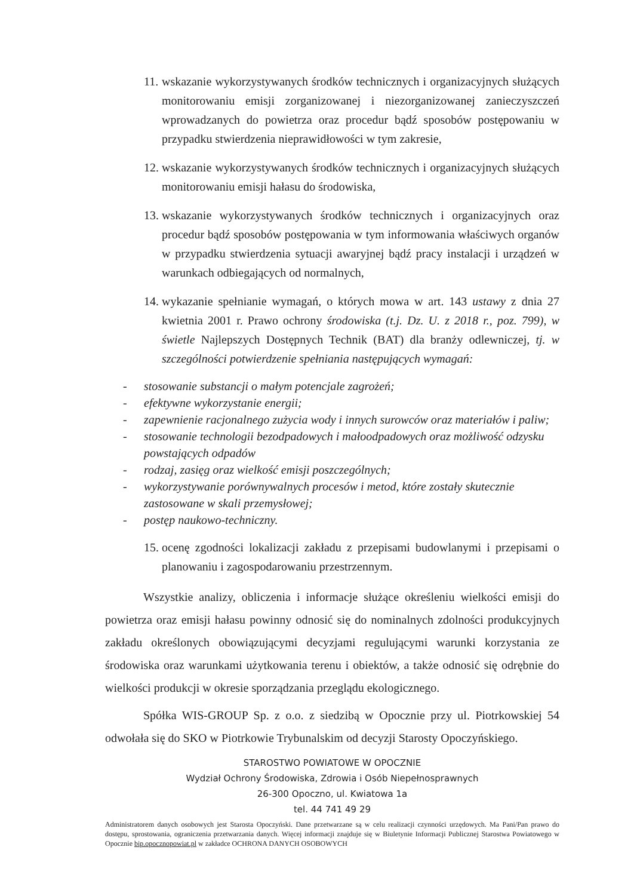11. wskazanie wykorzystywanych środków technicznych i organizacyjnych służących monitorowaniu emisji zorganizowanej i niezorganizowanej zanieczyszczeń wprowadzanych do powietrza oraz procedur bądź sposobów postępowaniu w przypadku stwierdzenia nieprawidłowości w tym zakresie,
12. wskazanie wykorzystywanych środków technicznych i organizacyjnych służących monitorowaniu emisji hałasu do środowiska,
13. wskazanie wykorzystywanych środków technicznych i organizacyjnych oraz procedur bądź sposobów postępowania w tym informowania właściwych organów w przypadku stwierdzenia sytuacji awaryjnej bądź pracy instalacji i urządzeń w warunkach odbiegających od normalnych,
14. wykazanie spełnianie wymagań, o których mowa w art. 143 ustawy z dnia 27 kwietnia 2001 r. Prawo ochrony środowiska (t.j. Dz. U. z 2018 r., poz. 799), w świetle Najlepszych Dostępnych Technik (BAT) dla branży odlewniczej, tj. w szczególności potwierdzenie spełniania następujących wymagań:
- stosowanie substancji o małym potencjale zagrożeń;
- efektywne wykorzystanie energii;
- zapewnienie racjonalnego zużycia wody i innych surowców oraz materiałów i paliw;
- stosowanie technologii bezodpadowych i małoodpadowych oraz możliwość odzysku powstających odpadów
- rodzaj, zasięg oraz wielkość emisji poszczególnych;
- wykorzystywanie porównywalnych procesów i metod, które zostały skutecznie zastosowane w skali przemysłowej;
- postęp naukowo-techniczny.
15. ocenę zgodności lokalizacji zakładu z przepisami budowlanymi i przepisami o planowaniu i zagospodarowaniu przestrzennym.
Wszystkie analizy, obliczenia i informacje służące określeniu wielkości emisji do powietrza oraz emisji hałasu powinny odnosić się do nominalnych zdolności produkcyjnych zakładu określonych obowiązującymi decyzjami regulującymi warunki korzystania ze środowiska oraz warunkami użytkowania terenu i obiektów, a także odnosić się odrębnie do wielkości produkcji w okresie sporządzania przeglądu ekologicznego.
Spółka WIS-GROUP Sp. z o.o. z siedzibą w Opocznie przy ul. Piotrkowskiej 54 odwołała się do SKO w Piotrkowie Trybunalskim od decyzji Starosty Opoczyńskiego.
STAROSTWO POWIATOWE W OPOCZNIE
Wydział Ochrony Środowiska, Zdrowia i Osób Niepełnosprawnych
26-300 Opoczno, ul. Kwiatowa 1a
tel. 44 741 49 29
Administratorem danych osobowych jest Starosta Opoczyński. Dane przetwarzane są w celu realizacji czynności urzędowych. Ma Pani/Pan prawo do dostępu, sprostowania, ograniczenia przetwarzania danych. Więcej informacji znajduje się w Biuletynie Informacji Publicznej Starostwa Powiatowego w Opocznie bip.opocznopowiat.pl w zakładce OCHRONA DANYCH OSOBOWYCH